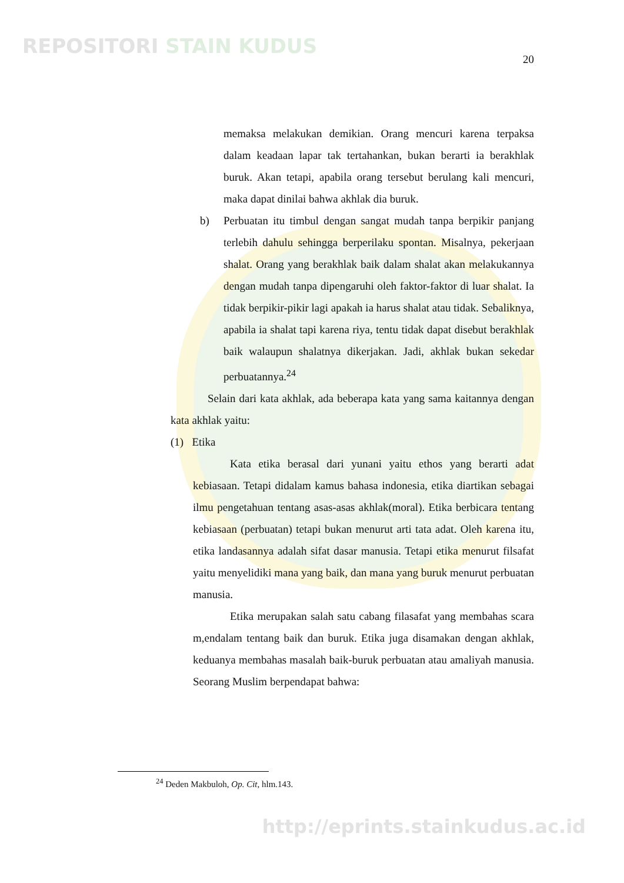REPOSITORI STAIN KUDUS
20
memaksa melakukan demikian. Orang mencuri karena terpaksa dalam keadaan lapar tak tertahankan, bukan berarti ia berakhlak buruk. Akan tetapi, apabila orang tersebut berulang kali mencuri, maka dapat dinilai bahwa akhlak dia buruk.
b) Perbuatan itu timbul dengan sangat mudah tanpa berpikir panjang terlebih dahulu sehingga berperilaku spontan. Misalnya, pekerjaan shalat. Orang yang berakhlak baik dalam shalat akan melakukannya dengan mudah tanpa dipengaruhi oleh faktor-faktor di luar shalat. Ia tidak berpikir-pikir lagi apakah ia harus shalat atau tidak. Sebaliknya, apabila ia shalat tapi karena riya, tentu tidak dapat disebut berakhlak baik walaupun shalatnya dikerjakan. Jadi, akhlak bukan sekedar perbuatannya.<sup>24</sup>
Selain dari kata akhlak, ada beberapa kata yang sama kaitannya dengan kata akhlak yaitu:
(1) Etika
Kata etika berasal dari yunani yaitu ethos yang berarti adat kebiasaan. Tetapi didalam kamus bahasa indonesia, etika diartikan sebagai ilmu pengetahuan tentang asas-asas akhlak(moral). Etika berbicara tentang kebiasaan (perbuatan) tetapi bukan menurut arti tata adat. Oleh karena itu, etika landasannya adalah sifat dasar manusia. Tetapi etika menurut filsafat yaitu menyelidiki mana yang baik, dan mana yang buruk menurut perbuatan manusia.
Etika merupakan salah satu cabang filasafat yang membahas scara m,endalam tentang baik dan buruk. Etika juga disamakan dengan akhlak, keduanya membahas masalah baik-buruk perbuatan atau amaliyah manusia. Seorang Muslim berpendapat bahwa:
<sup>24</sup> Deden Makbuloh, Op. Cit, hlm.143.
http://eprints.stainkudus.ac.id